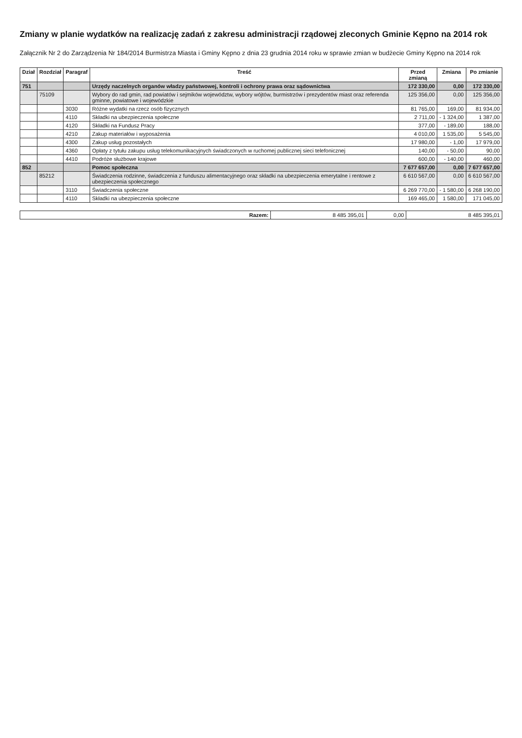Zmiany w planie wydatków na realizację zadań z zakresu administracji rządowej zleconych Gminie Kępno na 2014 rok
Załącznik Nr 2 do Zarządzenia Nr 184/2014 Burmistrza Miasta i Gminy Kępno z dnia 23 grudnia 2014 roku w sprawie zmian w budżecie Gminy Kępno na 2014 rok
| Dział | Rozdział | Paragraf | Treść | Przed zmianą | Zmiana | Po zmianie |
| --- | --- | --- | --- | --- | --- | --- |
| 751 | | | Urzędy naczelnych organów władzy państwowej, kontroli i ochrony prawa oraz sądownictwa | 172 330,00 | 0,00 | 172 330,00 |
| | 75109 | | Wybory do rad gmin, rad powiatów i sejmików województw, wybory wójtów, burmistrzów i prezydentów miast oraz referenda gminne, powiatowe i wojewódzkie | 125 356,00 | 0,00 | 125 356,00 |
| | | 3030 | Różne wydatki na rzecz osób fizycznych | 81 765,00 | 169,00 | 81 934,00 |
| | | 4110 | Składki na ubezpieczenia społeczne | 2 711,00 | - 1 324,00 | 1 387,00 |
| | | 4120 | Składki na Fundusz Pracy | 377,00 | - 189,00 | 188,00 |
| | | 4210 | Zakup materiałów i wyposażenia | 4 010,00 | 1 535,00 | 5 545,00 |
| | | 4300 | Zakup usług pozostałych | 17 980,00 | - 1,00 | 17 979,00 |
| | | 4360 | Opłaty z tytułu zakupu usług telekomunikacyjnych świadczonych w ruchomej publicznej sieci telefonicznej | 140,00 | - 50,00 | 90,00 |
| | | 4410 | Podróże służbowe krajowe | 600,00 | - 140,00 | 460,00 |
| 852 | | | Pomoc społeczna | 7 677 657,00 | 0,00 | 7 677 657,00 |
| | 85212 | | Świadczenia rodzinne, świadczenia z funduszu alimentacyjnego oraz składki na ubezpieczenia emerytalne i rentowe z ubezpieczenia społecznego | 6 610 567,00 | 0,00 | 6 610 567,00 |
| | | 3110 | Świadczenia społeczne | 6 269 770,00 | - 1 580,00 | 6 268 190,00 |
| | | 4110 | Składki na ubezpieczenia społeczne | 169 465,00 | 1 580,00 | 171 045,00 |
| Razem: | 8 485 395,01 | 0,00 | 8 485 395,01 |